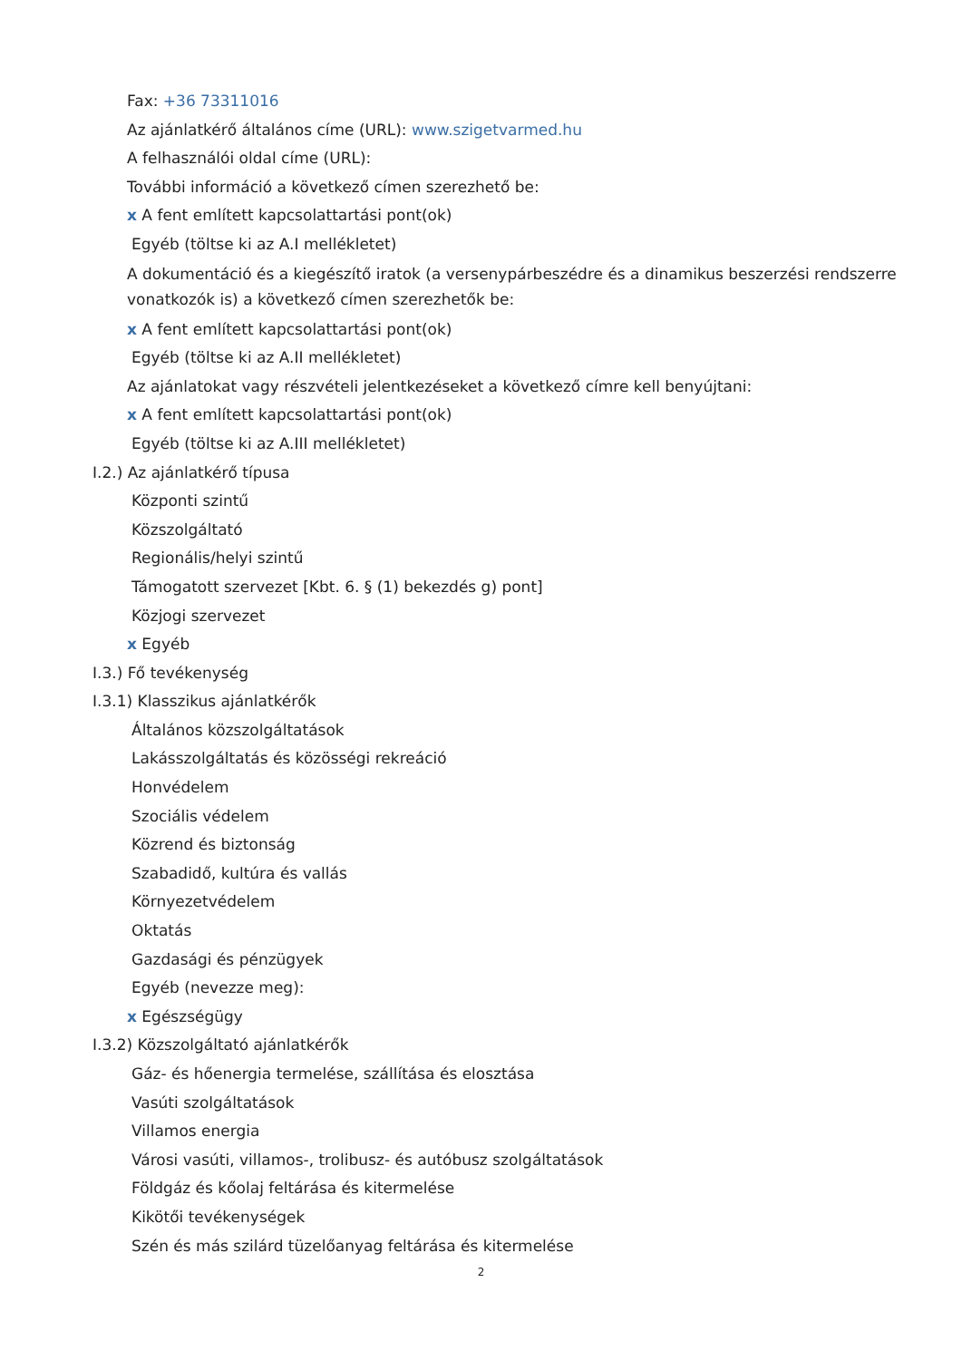Fax: +36 73311016
Az ajánlatkérő általános címe (URL): www.szigetvarmed.hu
A felhasználói oldal címe (URL):
További információ a következő címen szerezhető be:
x A fent említett kapcsolattartási pont(ok)
Egyéb (töltse ki az A.I mellékletet)
A dokumentáció és a kiegészítő iratok (a versenypárbeszédre és a dinamikus beszerzési rendszerre vonatkozók is) a következő címen szerezhetők be:
x A fent említett kapcsolattartási pont(ok)
Egyéb (töltse ki az A.II mellékletet)
Az ajánlatokat vagy részvételi jelentkezéseket a következő címre kell benyújtani:
x A fent említett kapcsolattartási pont(ok)
Egyéb (töltse ki az A.III mellékletet)
I.2.) Az ajánlatkérő típusa
Központi szintű
Közszolgáltató
Regionális/helyi szintű
Támogatott szervezet [Kbt. 6. § (1) bekezdés g) pont]
Közjogi szervezet
x Egyéb
I.3.) Fő tevékenység
I.3.1) Klasszikus ajánlatkérők
Általános közszolgáltatások
Lakásszolgáltatás és közösségi rekreáció
Honvédelem
Szociális védelem
Közrend és biztonság
Szabadidő, kultúra és vallás
Környezetvédelem
Oktatás
Gazdasági és pénzügyek
Egyéb (nevezze meg):
x Egészségügy
I.3.2) Közszolgáltató ajánlatkérők
Gáz- és hőenergia termelése, szállítása és elosztása
Vasúti szolgáltatások
Villamos energia
Városi vasúti, villamos-, trolibusz- és autóbusz szolgáltatások
Földgáz és kőolaj feltárása és kitermelése
Kikötői tevékenységek
Szén és más szilárd tüzelőanyag feltárása és kitermelése
2